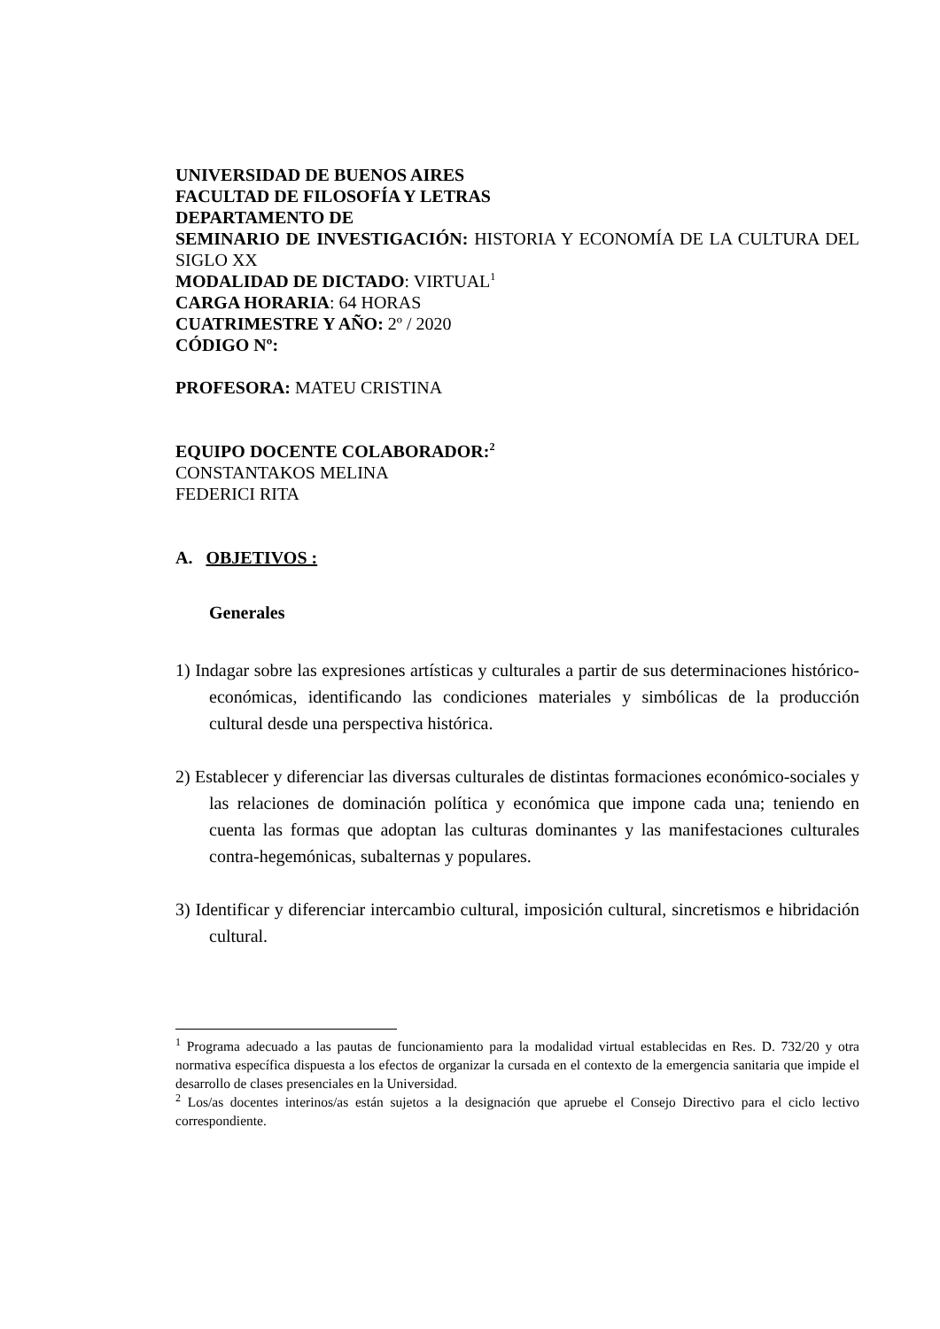UNIVERSIDAD DE BUENOS AIRES
FACULTAD DE FILOSOFÍA Y LETRAS
DEPARTAMENTO DE
SEMINARIO DE INVESTIGACIÓN: HISTORIA Y ECONOMÍA DE LA CULTURA DEL SIGLO XX
MODALIDAD DE DICTADO: VIRTUAL<sup>1</sup>
CARGA HORARIA: 64 HORAS
CUATRIMESTRE Y AÑO: 2º / 2020
CÓDIGO Nº:
PROFESORA: MATEU CRISTINA
EQUIPO DOCENTE COLABORADOR:<sup>2</sup>
CONSTANTAKOS MELINA
FEDERICI RITA
A. OBJETIVOS :
Generales
1) Indagar sobre las expresiones artísticas y culturales a partir de sus determinaciones histórico-económicas, identificando las condiciones materiales y simbólicas de la producción cultural desde una perspectiva histórica.
2) Establecer y diferenciar las diversas culturales de distintas formaciones económico-sociales y las relaciones de dominación política y económica que impone cada una; teniendo en cuenta las formas que adoptan las culturas dominantes y las manifestaciones culturales contra-hegemónicas, subalternas y populares.
3) Identificar y diferenciar intercambio cultural, imposición cultural, sincretismos e hibridación cultural.
<sup>1</sup> Programa adecuado a las pautas de funcionamiento para la modalidad virtual establecidas en Res. D. 732/20 y otra normativa específica dispuesta a los efectos de organizar la cursada en el contexto de la emergencia sanitaria que impide el desarrollo de clases presenciales en la Universidad.
<sup>2</sup> Los/as docentes interinos/as están sujetos a la designación que apruebe el Consejo Directivo para el ciclo lectivo correspondiente.